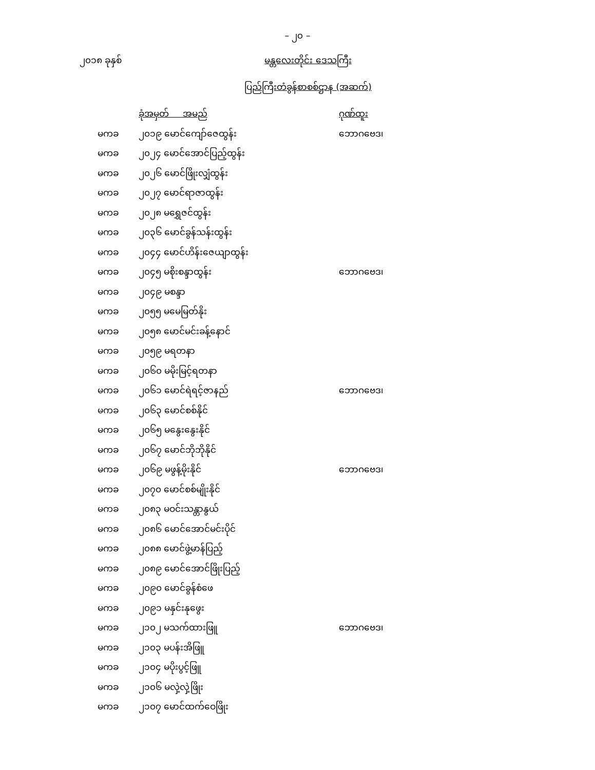– ၂၀ –
၂၀၁၈ ခုနှစ် မန္တလေးတိုင်း ဒေသကြီး
ပြည်ကြီးတံခွန်စာစစ်ဌာန (အဆက်)
| | ခုံအမှတ် အမည် | ဂုဏ်ထူး |
| --- | --- | --- |
| မကခ | ၂၀၁၉ မောင်ကျော်ဇေထွန်း | ဘောဂဗေဒ၊ |
| မကခ | ၂၀၂၄ မောင်အောင်ပြည့်ထွန်း | |
| မကခ | ၂၀၂၆ မောင်ဖြိုးလျှံထွန်း | |
| မကခ | ၂၀၂၇ မောင်ရာဇာထွန်း | |
| မကခ | ၂၀၂၈ မရွှေဇင်ထွန်း | |
| မကခ | ၂၀၃၆ မောင်ခွန်သန်းထွန်း | |
| မကခ | ၂၀၄၄ မောင်ဟိန်းဇေယျာထွန်း | |
| မကခ | ၂၀၄၅ မစိုးစန္ဒာထွန်း | ဘောဂဗေဒ၊ |
| မကခ | ၂၀၄၉ မစန္ဒာ | |
| မကခ | ၂၀၅၅ မမေမြတ်နိုး | |
| မကခ | ၂၀၅၈ မောင်မင်းခန့်နောင် | |
| မကခ | ၂၀၅၉ မရတနာ | |
| မကခ | ၂၀၆၀ မမိုးမြင့်ရတနာ | |
| မကခ | ၂၀၆၁ မောင်ရဲရင့်ဇာနည် | ဘောဂဗေဒ၊ |
| မကခ | ၂၀၆၃ မောင်စစ်နိုင် | |
| မကခ | ၂၀၆၅ မနွေးနွေးနိုင် | |
| မကခ | ၂၀၆၇ မောင်ဘိုဘိုနိုင် | |
| မကခ | ၂၀၆၉ မဖွန့်မိုးနိုင် | ဘောဂဗေဒ၊ |
| မကခ | ၂၀၇၀ မောင်စစ်မျိုးနိုင် | |
| မကခ | ၂၀၈၃ မဝင်းသန္တာနွယ် | |
| မကခ | ၂၀၈၆ မောင်အောင်မင်းပိုင် | |
| မကခ | ၂၀၈၈ မောင်ဖွဲ့မာန်ပြည့် | |
| မကခ | ၂၀၈၉ မောင်အောင်ဖြိုးပြည့် | |
| မကခ | ၂၀၉၀ မောင်ခွန်စံဖေ | |
| မကခ | ၂၀၉၁ မနှင်းနုဖွေး | |
| မကခ | ၂၁၀၂ မသက်ထားဖြူ | ဘောဂဗေဒ၊ |
| မကခ | ၂၁၀၃ မပန်းအိဖြူ | |
| မကခ | ၂၁၀၄ မပိုးပွင့်ဖြူ | |
| မကခ | ၂၁၀၆ မလှဲ့လှဲ့ဖြိုး | |
| မကခ | ၂၁၀၇ မောင်ထက်ဝေဖြိုး | |